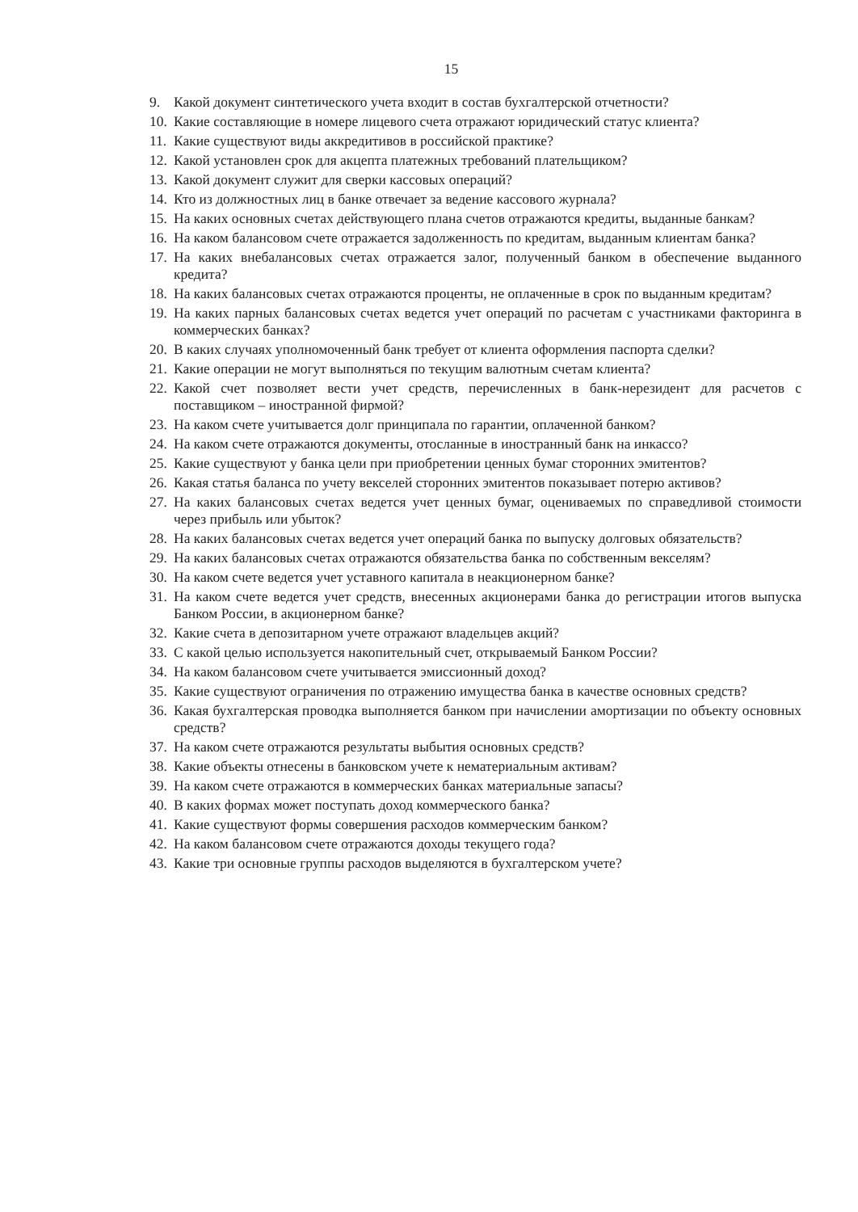15
9. Какой документ синтетического учета входит в состав бухгалтерской отчетности?
10. Какие составляющие в номере лицевого счета отражают юридический статус клиента?
11. Какие существуют виды аккредитивов в российской практике?
12. Какой установлен срок для акцепта платежных требований плательщиком?
13. Какой документ служит для сверки кассовых операций?
14. Кто из должностных лиц в банке отвечает за ведение кассового журнала?
15. На каких основных счетах действующего плана счетов отражаются кредиты, выданные банкам?
16. На каком балансовом счете отражается задолженность по кредитам, выданным клиентам банка?
17. На каких внебалансовых счетах отражается залог, полученный банком в обеспечение выданного кредита?
18. На каких балансовых счетах отражаются проценты, не оплаченные в срок по выданным кредитам?
19. На каких парных балансовых счетах ведется учет операций по расчетам с участниками факторинга в коммерческих банках?
20. В каких случаях уполномоченный банк требует от клиента оформления паспорта сделки?
21. Какие операции не могут выполняться по текущим валютным счетам клиента?
22. Какой счет позволяет вести учет средств, перечисленных в банк-нерезидент для расчетов с поставщиком – иностранной фирмой?
23. На каком счете учитывается долг принципала по гарантии, оплаченной банком?
24. На каком счете отражаются документы, отосланные в иностранный банк на инкассо?
25. Какие существуют у банка цели при приобретении ценных бумаг сторонних эмитентов?
26. Какая статья баланса по учету векселей сторонних эмитентов показывает потерю активов?
27. На каких балансовых счетах ведется учет ценных бумаг, оцениваемых по справедливой стоимости через прибыль или убыток?
28. На каких балансовых счетах ведется учет операций банка по выпуску долговых обязательств?
29. На каких балансовых счетах отражаются обязательства банка по собственным векселям?
30. На каком счете ведется учет уставного капитала в неакционерном банке?
31. На каком счете ведется учет средств, внесенных акционерами банка до регистрации итогов выпуска Банком России, в акционерном банке?
32. Какие счета в депозитарном учете отражают владельцев акций?
33. С какой целью используется накопительный счет, открываемый Банком России?
34. На каком балансовом счете учитывается эмиссионный доход?
35. Какие существуют ограничения по отражению имущества банка в качестве основных средств?
36. Какая бухгалтерская проводка выполняется банком при начислении амортизации по объекту основных средств?
37. На каком счете отражаются результаты выбытия основных средств?
38. Какие объекты отнесены в банковском учете к нематериальным активам?
39. На каком счете отражаются в коммерческих банках материальные запасы?
40. В каких формах может поступать доход коммерческого банка?
41. Какие существуют формы совершения расходов коммерческим банком?
42. На каком балансовом счете отражаются доходы текущего года?
43. Какие три основные группы расходов выделяются в бухгалтерском учете?